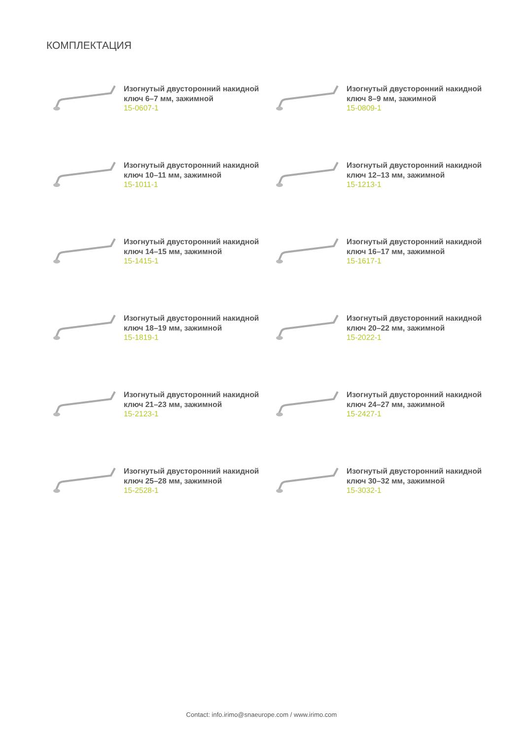КОМПЛЕКТАЦИЯ
Изогнутый двусторонний накидной
ключ 6–7 мм, зажимной
15-0607-1
Изогнутый двусторонний накидной
ключ 8–9 мм, зажимной
15-0809-1
Изогнутый двусторонний накидной
ключ 10–11 мм, зажимной
15-1011-1
Изогнутый двусторонний накидной
ключ 12–13 мм, зажимной
15-1213-1
Изогнутый двусторонний накидной
ключ 14–15 мм, зажимной
15-1415-1
Изогнутый двусторонний накидной
ключ 16–17 мм, зажимной
15-1617-1
Изогнутый двусторонний накидной
ключ 18–19 мм, зажимной
15-1819-1
Изогнутый двусторонний накидной
ключ 20–22 мм, зажимной
15-2022-1
Изогнутый двусторонний накидной
ключ 21–23 мм, зажимной
15-2123-1
Изогнутый двусторонний накидной
ключ 24–27 мм, зажимной
15-2427-1
Изогнутый двусторонний накидной
ключ 25–28 мм, зажимной
15-2528-1
Изогнутый двусторонний накидной
ключ 30–32 мм, зажимной
15-3032-1
Contact: info.irimo@snaeurope.com / www.irimo.com